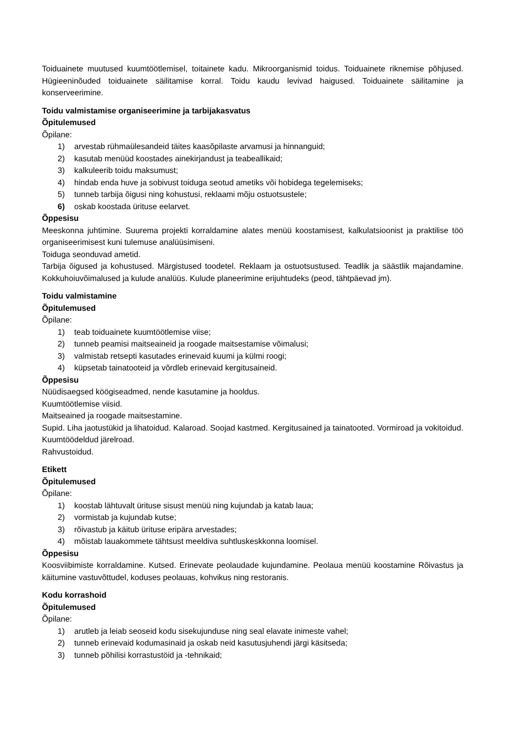Toiduainete muutused kuumtöötlemisel, toitainete kadu. Mikroorganismid toidus. Toiduainete riknemise põhjused. Hügieeninõuded toiduainete säilitamise korral. Toidu kaudu levivad haigused. Toiduainete säilitamine ja konserveerimine.
Toidu valmistamise organiseerimine ja tarbijakasvatus
Õpitulemused
Õpilane:
1) arvestab rühmaülesandeid täites kaasõpilaste arvamusi ja hinnanguid;
2) kasutab menüüd koostades ainekirjandust ja teabeallikaid;
3) kalkuleerib toidu maksumust;
4) hindab enda huve ja sobivust toiduga seotud ametiks või hobidega tegelemiseks;
5) tunneb tarbija õigusi ning kohustusi, reklaami mõju ostuotsustele;
6) oskab koostada ürituse eelarvet.
Õppesisu
Meeskonna juhtimine. Suurema projekti korraldamine alates menüü koostamisest, kalkulatsioonist ja praktilise töö organiseerimisest kuni tulemuse analüüsimiseni.
Toiduga seonduvad ametid.
Tarbija õigused ja kohustused. Märgistused toodetel. Reklaam ja ostuotsustused. Teadlik ja säästlik majandamine. Kokkuhoiuvõimalused ja kulude analüüs. Kulude planeerimine erijuhtudeks (peod, tähtpäevad jm).
Toidu valmistamine
Õpitulemused
Õpilane:
1) teab toiduainete kuumtöötlemise viise;
2) tunneb peamisi maitseaineid ja roogade maitsestamise võimalusi;
3) valmistab retsepti kasutades erinevaid kuumi ja külmi roogi;
4) küpsetab tainatooteid ja võrdleb erinevaid kergitusaineid.
Õppesisu
Nüüdisaegsed köögiseadmed, nende kasutamine ja hooldus.
Kuumtöötlemise viisid.
Maitseained ja roogade maitsestamine.
Supid. Liha jaotustükid ja lihatoidud. Kalaroad. Soojad kastmed. Kergitusained ja tainatooted. Vormiroad ja vokitoidud. Kuumtöödeldud järelroad.
Rahvustoidud.
Etikett
Õpitulemused
Õpilane:
1) koostab lähtuvalt ürituse sisust menüü ning kujundab ja katab laua;
2) vormistab ja kujundab kutse;
3) rõivastub ja käitub ürituse eripära arvestades;
4) mõistab lauakommete tähtsust meeldiva suhtluskeskkonna loomisel.
Õppesisu
Koosviibimiste korraldamine. Kutsed. Erinevate peolaudade kujundamine. Peolaua menüü koostamine Rõivastus ja käitumine vastuvõttudel, koduses peolauas, kohvikus ning restoranis.
Kodu korrashoid
Õpitulemused
Õpilane:
1) arutleb ja leiab seoseid kodu sisekujunduse ning seal elavate inimeste vahel;
2) tunneb erinevaid kodumasinaid ja oskab neid kasutusjuhendi järgi käsitseda;
3) tunneb põhilisi korrastustöid ja -tehnikaid;